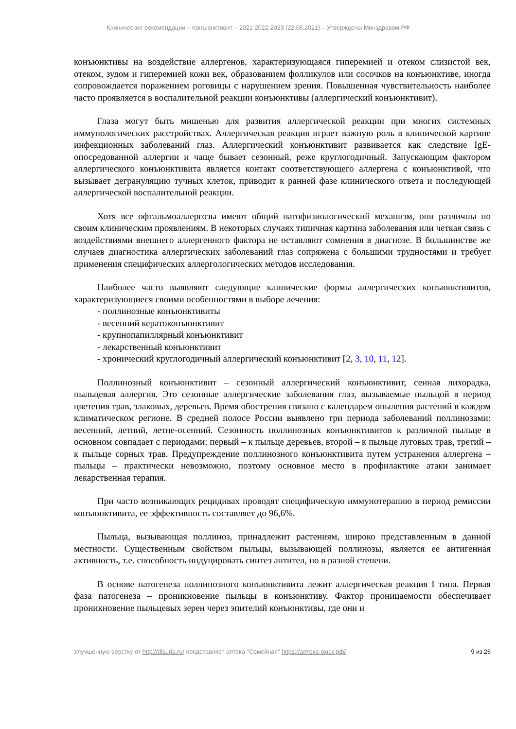Клинические рекомендации – Конъюнктивит – 2021-2022-2023 (22.06.2021) – Утверждены Минздравом РФ
конъюнктивы на воздействие аллергенов, характеризующаяся гиперемией и отеком слизистой век, отеком, зудом и гиперемией кожи век, образованием фолликулов или сосочков на конъюнктиве, иногда сопровождается поражением роговицы с нарушением зрения. Повышенная чувствительность наиболее часто проявляется в воспалительной реакции конъюнктивы (аллергический конъюнктивит).
Глаза могут быть мишенью для развития аллергической реакции при многих системных иммунологических расстройствах. Аллергическая реакция играет важную роль в клинической картине инфекционных заболеваний глаз. Аллергический конъюнктивит развивается как следствие IgE-опосредованной аллергии и чаще бывает сезонный, реже круглогодичный. Запускающим фактором аллергического конъюнктивита является контакт соответствующего аллергена с конъюнктивой, что вызывает дегрануляцию тучных клеток, приводит к ранней фазе клинического ответа и последующей аллергической воспалительной реакции.
Хотя все офтальмоаллергозы имеют общий патофизиологический механизм, они различны по своим клиническим проявлениям. В некоторых случаях типичная картина заболевания или четкая связь с воздействиями внешнего аллергенного фактора не оставляют сомнения в диагнозе. В большинстве же случаев диагностика аллергических заболеваний глаз сопряжена с большими трудностями и требует применения специфических аллергологических методов исследования.
Наиболее часто выявляют следующие клинические формы аллергических конъюнктивитов, характеризующиеся своими особенностями в выборе лечения:
- поллинозные конъюнктивиты
- весенний кератоконъюнктивит
- крупнопапиллярный конъюнктивит
- лекарственный конъюнктивит
- хронический круглогодичный аллергический конъюнктивит [2, 3, 10, 11, 12].
Поллинозный конъюнктивит – сезонный аллергический конъюнктивит, сенная лихорадка, пыльцевая аллергия. Это сезонные аллергические заболевания глаз, вызываемые пыльцой в период цветения трав, злаковых, деревьев. Время обострения связано с календарем опыления растений в каждом климатическом регионе. В средней полосе России выявлено три периода заболеваний поллинозами: весенний, летний, летне-осенний. Сезонность поллинозных конъюнктивитов к различной пыльце в основном совпадает с периодами: первый – к пыльце деревьев, второй – к пыльце луговых трав, третий – к пыльце сорных трав. Предупреждение поллинозного конъюнктивита путем устранения аллергена – пыльцы – практически невозможно, поэтому основное место в профилактике атаки занимает лекарственная терапия.
При часто возникающих рецидивах проводят специфическую иммунотерапию в период ремиссии конъюнктивита, ее эффективность составляет до 96,6%.
Пыльца, вызывающая поллиноз, принадлежит растениям, широко представленным в данной местности. Существенным свойством пыльцы, вызывающей поллинозы, является ее антигенная активность, т.е. способность индуцировать синтез антител, но в разной степени.
В основе патогенеза поллинозного конъюнктивита лежит аллергическая реакция I типа. Первая фаза патогенеза – проникновение пыльцы в конъюнктиву. Фактор проницаемости обеспечивает проникновение пыльцевых зерен через эпителий конъюнктивы, где они и
Улучшенную вёрстку от http://disuria.ru/ представляет аптека "Семейная" https://аптека-омск.рф/ 9 из 26